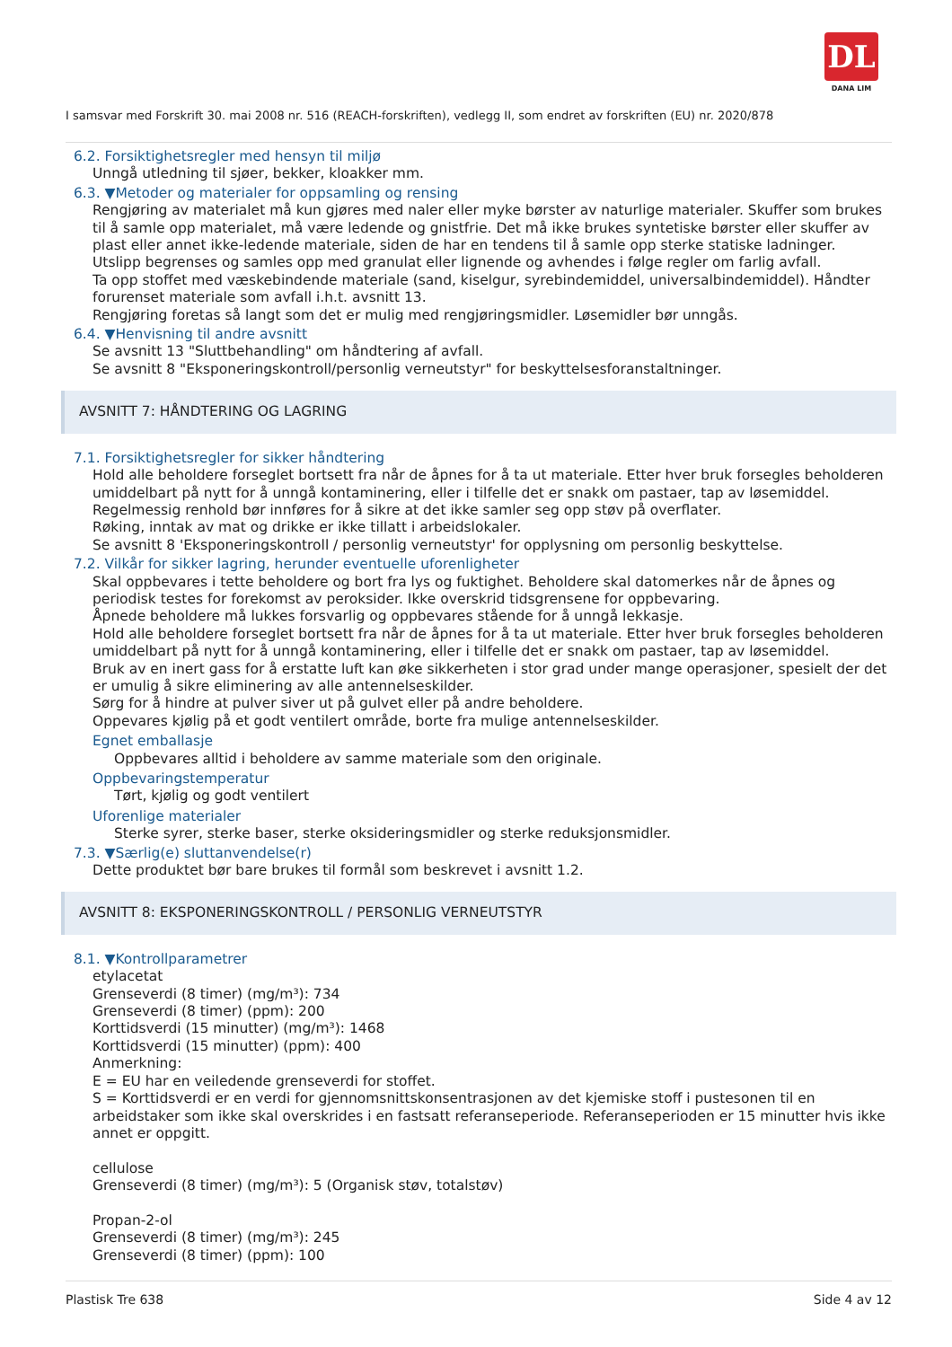DL
DANA LIM
I samsvar med Forskrift 30. mai 2008 nr. 516 (REACH-forskriften), vedlegg II, som endret av forskriften (EU) nr. 2020/878
6.2. Forsiktighetsregler med hensyn til miljø
Unngå utledning til sjøer, bekker, kloakker mm.
6.3. ▼Metoder og materialer for oppsamling og rensing
Rengjøring av materialet må kun gjøres med naler eller myke børster av naturlige materialer. Skuffer som brukes til å samle opp materialet, må være ledende og gnistfrie. Det må ikke brukes syntetiske børster eller skuffer av plast eller annet ikke-ledende materiale, siden de har en tendens til å samle opp sterke statiske ladninger.
Utslipp begrenses og samles opp med granulat eller lignende og avhendes i følge regler om farlig avfall.
Ta opp stoffet med væskebindende materiale (sand, kiselgur, syrebindemiddel, universalbindemiddel). Håndter forurenset materiale som avfall i.h.t. avsnitt 13.
Rengjøring foretas så langt som det er mulig med rengjøringsmidler. Løsemidler bør unngås.
6.4. ▼Henvisning til andre avsnitt
Se avsnitt 13 "Sluttbehandling" om håndtering af avfall.
Se avsnitt 8 "Eksponeringskontroll/personlig verneutstyr" for beskyttelsesforanstaltninger.
AVSNITT 7: HÅNDTERING OG LAGRING
7.1. Forsiktighetsregler for sikker håndtering
Hold alle beholdere forseglet bortsett fra når de åpnes for å ta ut materiale. Etter hver bruk forsegles beholderen umiddelbart på nytt for å unngå kontaminering, eller i tilfelle det er snakk om pastaer, tap av løsemiddel.
Regelmessig renhold bør innføres for å sikre at det ikke samler seg opp støv på overflater.
Røking, inntak av mat og drikke er ikke tillatt i arbeidslokaler.
Se avsnitt 8 'Eksponeringskontroll / personlig verneutstyr' for opplysning om personlig beskyttelse.
7.2. Vilkår for sikker lagring, herunder eventuelle uforenligheter
Skal oppbevares i tette beholdere og bort fra lys og fuktighet. Beholdere skal datomerkes når de åpnes og periodisk testes for forekomst av peroksider. Ikke overskrid tidsgrensene for oppbevaring.
Åpnede beholdere må lukkes forsvarlig og oppbevares stående for å unngå lekkasje.
Hold alle beholdere forseglet bortsett fra når de åpnes for å ta ut materiale. Etter hver bruk forsegles beholderen umiddelbart på nytt for å unngå kontaminering, eller i tilfelle det er snakk om pastaer, tap av løsemiddel.
Bruk av en inert gass for å erstatte luft kan øke sikkerheten i stor grad under mange operasjoner, spesielt der det er umulig å sikre eliminering av alle antennelseskilder.
Sørg for å hindre at pulver siver ut på gulvet eller på andre beholdere.
Oppevares kjølig på et godt ventilert område, borte fra mulige antennelseskilder.
Egnet emballasje
Oppbevares alltid i beholdere av samme materiale som den originale.
Oppbevaringstemperatur
Tørt, kjølig og godt ventilert
Uforenlige materialer
Sterke syrer, sterke baser, sterke oksideringsmidler og sterke reduksjonsmidler.
7.3. ▼Særlig(e) sluttanvendelse(r)
Dette produktet bør bare brukes til formål som beskrevet i avsnitt 1.2.
AVSNITT 8: EKSPONERINGSKONTROLL / PERSONLIG VERNEUTSTYR
8.1. ▼Kontrollparametrer
etylacetat
Grenseverdi (8 timer) (mg/m³): 734
Grenseverdi (8 timer) (ppm): 200
Korttidsverdi (15 minutter) (mg/m³): 1468
Korttidsverdi (15 minutter) (ppm): 400
Anmerkning:
E = EU har en veiledende grenseverdi for stoffet.
S = Korttidsverdi er en verdi for gjennomsnittskonsentrasjonen av det kjemiske stoff i pustesonen til en arbeidstaker som ikke skal overskrides i en fastsatt referanseperiode. Referanseperioden er 15 minutter hvis ikke annet er oppgitt.
cellulose
Grenseverdi (8 timer) (mg/m³): 5 (Organisk støv, totalstøv)
Propan-2-ol
Grenseverdi (8 timer) (mg/m³): 245
Grenseverdi (8 timer) (ppm): 100
Plastisk Tre 638 Side 4 av 12